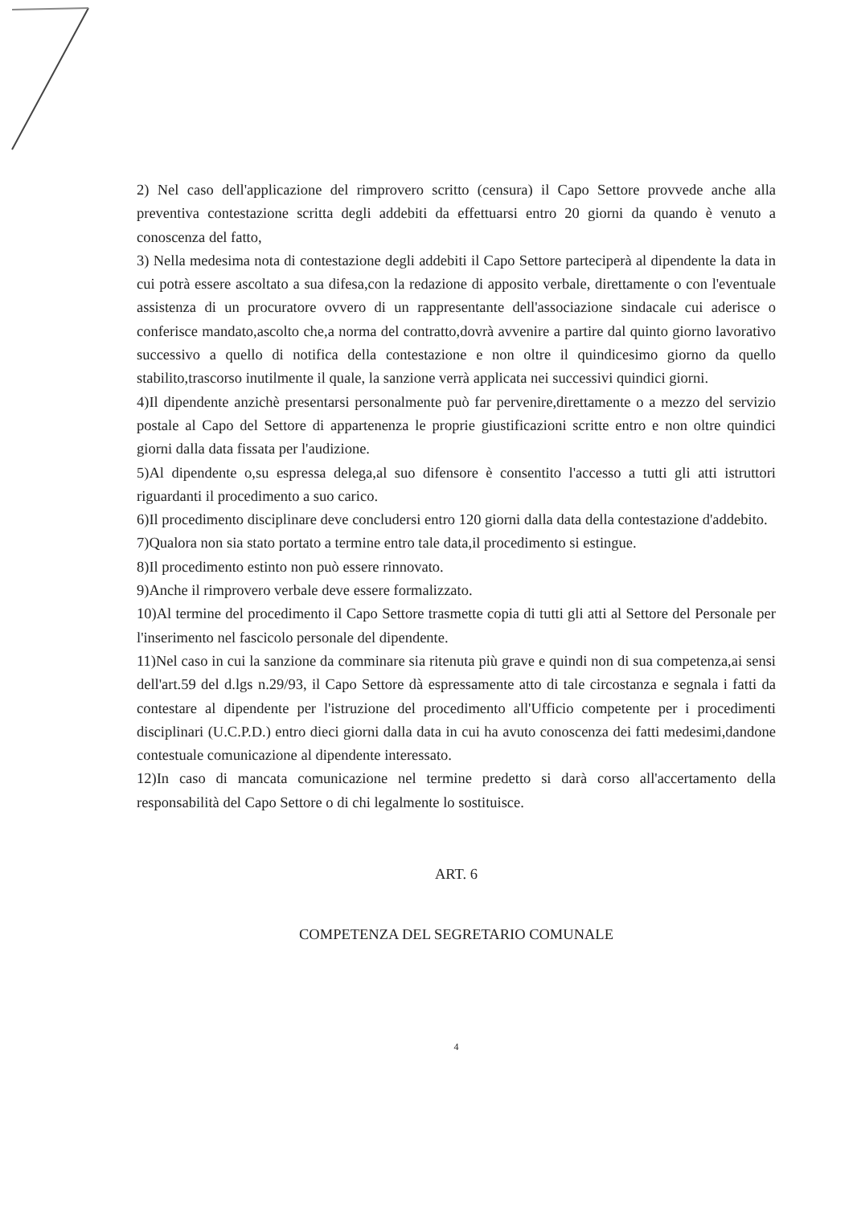2) Nel caso dell'applicazione del rimprovero scritto (censura) il Capo Settore provvede anche alla preventiva contestazione scritta degli addebiti da effettuarsi entro 20 giorni da quando è venuto a conoscenza del fatto,
3) Nella medesima nota di contestazione degli addebiti il Capo Settore parteciperà al dipendente la data in cui potrà essere ascoltato a sua difesa,con la redazione di apposito verbale, direttamente o con l'eventuale assistenza di un procuratore ovvero di un rappresentante dell'associazione sindacale cui aderisce o conferisce mandato,ascolto che,a norma del contratto,dovrà avvenire a partire dal quinto giorno lavorativo successivo a quello di notifica della contestazione e non oltre il quindicesimo giorno da quello stabilito,trascorso inutilmente il quale, la sanzione verrà applicata nei successivi quindici giorni.
4)Il dipendente anzichè presentarsi personalmente può far pervenire,direttamente o a mezzo del servizio postale al Capo del Settore di appartenenza le proprie giustificazioni scritte entro e non oltre quindici giorni dalla data fissata per l'audizione.
5)Al dipendente o,su espressa delega,al suo difensore è consentito l'accesso a tutti gli atti istruttori riguardanti il procedimento a suo carico.
6)Il procedimento disciplinare deve concludersi entro 120 giorni dalla data della contestazione d'addebito.
7)Qualora non sia stato portato a termine entro tale data,il procedimento si estingue.
8)Il procedimento estinto non può essere rinnovato.
9)Anche il rimprovero verbale deve essere formalizzato.
10)Al termine del procedimento il Capo Settore trasmette copia di tutti gli atti al Settore del Personale per l'inserimento nel fascicolo personale del dipendente.
11)Nel caso in cui la sanzione da comminare sia ritenuta più grave e quindi non di sua competenza,ai sensi dell'art.59 del d.lgs n.29/93, il Capo Settore dà espressamente atto di tale circostanza e segnala i fatti da contestare al dipendente per l'istruzione del procedimento all'Ufficio competente per i procedimenti disciplinari (U.C.P.D.) entro dieci giorni dalla data in cui ha avuto conoscenza dei fatti medesimi,dandone contestuale comunicazione al dipendente interessato.
12)In caso di mancata comunicazione nel termine predetto si darà corso all'accertamento della responsabilità del Capo Settore o di chi legalmente lo sostituisce.
ART. 6
COMPETENZA DEL SEGRETARIO COMUNALE
4